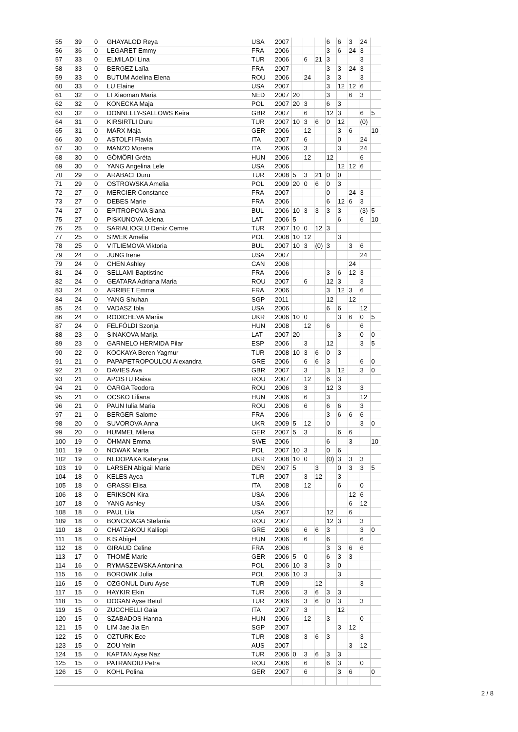| 55 | 39 | 0 | GHAYALOD Reya | USA | 2007 | | | | 6 | 6 | 3 | 24 | |
| 56 | 36 | 0 | LEGARET Emmy | FRA | 2006 | | | | 3 | 6 | 24 | 3 | |
| 57 | 33 | 0 | ELMILADI Lina | TUR | 2006 | | 6 | 21 | 3 | | | 3 | |
| 58 | 33 | 0 | BERGEZ Laïla | FRA | 2007 | | | | 3 | 3 | 24 | 3 | |
| 59 | 33 | 0 | BUTUM Adelina Elena | ROU | 2006 | | 24 | | 3 | 3 | | 3 | |
| 60 | 33 | 0 | LU Elaine | USA | 2007 | | | | 3 | 12 | 12 | 6 | |
| 61 | 32 | 0 | LI Xiaoman Maria | NED | 2007 | 20 | | | 3 | | 6 | 3 | |
| 62 | 32 | 0 | KONECKA Maja | POL | 2007 | 20 | 3 | | 6 | 3 | | | |
| 63 | 32 | 0 | DONNELLY-SALLOWS Keira | GBR | 2007 | | 6 | | 12 | 3 | | 6 | 5 |
| 64 | 31 | 0 | KIRSIRTLI Duru | TUR | 2007 | 10 | 3 | 6 | 0 | 12 | | (0) | |
| 65 | 31 | 0 | MARX Maja | GER | 2006 | | 12 | | | 3 | 6 | | 10 |
| 66 | 30 | 0 | ASTOLFI Flavia | ITA | 2007 | | 6 | | | 0 | | 24 | |
| 67 | 30 | 0 | MANZO Morena | ITA | 2006 | | 3 | | | 3 | | 24 | |
| 68 | 30 | 0 | GÖMÖRI Gréta | HUN | 2006 | | 12 | | 12 | | | 6 | |
| 69 | 30 | 0 | YANG Angelina Lele | USA | 2006 | | | | | 12 | 12 | 6 | |
| 70 | 29 | 0 | ARABACI Duru | TUR | 2008 | 5 | 3 | 21 | 0 | 0 | | | |
| 71 | 29 | 0 | OSTROWSKA Amelia | POL | 2009 | 20 | 0 | 6 | 0 | 3 | | | |
| 72 | 27 | 0 | MERCIER Constance | FRA | 2007 | | | | 0 | | 24 | 3 | |
| 73 | 27 | 0 | DEBES Marie | FRA | 2006 | | | | 6 | 12 | 6 | 3 | |
| 74 | 27 | 0 | EPITROPOVA Siana | BUL | 2006 | 10 | 3 | 3 | 3 | 3 | | (3) | 5 |
| 75 | 27 | 0 | PISKUNOVA Jelena | LAT | 2006 | 5 | | | | 6 | | 6 | 10 |
| 76 | 25 | 0 | SARIALIOGLU Deniz Cemre | TUR | 2007 | 10 | 0 | 12 | 3 | | | | |
| 77 | 25 | 0 | SIWEK Amelia | POL | 2008 | 10 | 12 | | | 3 | | | |
| 78 | 25 | 0 | VITLIEMOVA Viktoria | BUL | 2007 | 10 | 3 | (0) | 3 | | 3 | 6 | |
| 79 | 24 | 0 | JUNG Irene | USA | 2007 | | | | | | | 24 | |
| 79 | 24 | 0 | CHEN Ashley | CAN | 2006 | | | | | | 24 | | |
| 81 | 24 | 0 | SELLAMI Baptistine | FRA | 2006 | | | | 3 | 6 | 12 | 3 | |
| 82 | 24 | 0 | GEATARA Adriana Maria | ROU | 2007 | | 6 | | 12 | 3 | | 3 | |
| 83 | 24 | 0 | ARRIBET Emma | FRA | 2006 | | | | 3 | 12 | 3 | 6 | |
| 84 | 24 | 0 | YANG Shuhan | SGP | 2011 | | | | 12 | | 12 | | |
| 85 | 24 | 0 | VADASZ Ibla | USA | 2006 | | | | 6 | 6 | | 12 | |
| 86 | 24 | 0 | RODICHEVA Mariia | UKR | 2006 | 10 | 0 | | | 3 | 6 | 0 | 5 |
| 87 | 24 | 0 | FELFÖLDI Szonja | HUN | 2008 | | 12 | | 6 | | | 6 | |
| 88 | 23 | 0 | SINAKOVA Marija | LAT | 2007 | 20 | | | | 3 | | 0 | 0 |
| 89 | 23 | 0 | GARNELO HERMIDA Pilar | ESP | 2006 | | 3 | | 12 | | | 3 | 5 |
| 90 | 22 | 0 | KOCKAYA Beren Yagmur | TUR | 2008 | 10 | 3 | 6 | 0 | 3 | | | |
| 91 | 21 | 0 | PAPAPETROPOULOU Alexandra | GRE | 2006 | | 6 | 6 | 3 | | | 6 | 0 |
| 92 | 21 | 0 | DAVIES Ava | GBR | 2007 | | 3 | | 3 | 12 | | 3 | 0 |
| 93 | 21 | 0 | APOSTU Raisa | ROU | 2007 | | 12 | | 6 | 3 | | | |
| 94 | 21 | 0 | OARGA Teodora | ROU | 2006 | | 3 | | 12 | 3 | | 3 | |
| 95 | 21 | 0 | OCSKO Liliana | HUN | 2006 | | 6 | | 3 | | | 12 | |
| 96 | 21 | 0 | PAUN Iulia Maria | ROU | 2006 | | 6 | | 6 | 6 | | 3 | |
| 97 | 21 | 0 | BERGER Salome | FRA | 2006 | | | | 3 | 6 | 6 | 6 | |
| 98 | 20 | 0 | SUVOROVA Anna | UKR | 2009 | 5 | 12 | | 0 | | | 3 | 0 |
| 99 | 20 | 0 | HUMMEL Milena | GER | 2007 | 5 | 3 | | | 6 | 6 | | |
| 100 | 19 | 0 | ÖHMAN Emma | SWE | 2006 | | | | 6 | | 3 | | 10 |
| 101 | 19 | 0 | NOWAK Marta | POL | 2007 | 10 | 3 | | 0 | 6 | | | |
| 102 | 19 | 0 | NEDOPAKA Kateryna | UKR | 2008 | 10 | 0 | | (0) | 3 | 3 | 3 | |
| 103 | 19 | 0 | LARSEN Abigail Marie | DEN | 2007 | 5 | | 3 | | 0 | 3 | 3 | 5 |
| 104 | 18 | 0 | KELES Ayca | TUR | 2007 | | 3 | 12 | | 3 | | | |
| 105 | 18 | 0 | GRASSI Elisa | ITA | 2008 | | 12 | | | 6 | | 0 | |
| 106 | 18 | 0 | ERIKSON Kira | USA | 2006 | | | | | | 12 | 6 | |
| 107 | 18 | 0 | YANG Ashley | USA | 2006 | | | | | | 6 | 12 | |
| 108 | 18 | 0 | PAUL Lila | USA | 2007 | | | | 12 | | 6 | | |
| 109 | 18 | 0 | BONCIOAGA Stefania | ROU | 2007 | | | | 12 | 3 | | 3 | |
| 110 | 18 | 0 | CHATZAKOU Kalliopi | GRE | 2006 | | 6 | 6 | 3 | | | 3 | 0 |
| 111 | 18 | 0 | KIS Abigel | HUN | 2006 | | 6 | | 6 | | | 6 | |
| 112 | 18 | 0 | GIRAUD Celine | FRA | 2006 | | | | 3 | 3 | 6 | 6 | |
| 113 | 17 | 0 | THOMÉ Marie | GER | 2006 | 5 | 0 | | 6 | 3 | 3 | | |
| 114 | 16 | 0 | RYMASZEWSKA Antonina | POL | 2006 | 10 | 3 | | 3 | 0 | | | |
| 115 | 16 | 0 | BOROWIK Julia | POL | 2006 | 10 | 3 | | | 3 | | | |
| 116 | 15 | 0 | OZGONUL Duru Ayse | TUR | 2009 | | | 12 | | | | 3 | |
| 117 | 15 | 0 | HAYKIR Ekin | TUR | 2006 | | 3 | 6 | 3 | 3 | | | |
| 118 | 15 | 0 | DOGAN Ayse Betul | TUR | 2006 | | 3 | 6 | 0 | 3 | | 3 | |
| 119 | 15 | 0 | ZUCCHELLI Gaia | ITA | 2007 | | 3 | | | 12 | | | |
| 120 | 15 | 0 | SZABADOS Hanna | HUN | 2006 | | 12 | | 3 | | | 0 | |
| 121 | 15 | 0 | LIM Jae Jia En | SGP | 2007 | | | | | 3 | 12 | | |
| 122 | 15 | 0 | OZTURK Ece | TUR | 2008 | | 3 | 6 | 3 | | | 3 | |
| 123 | 15 | 0 | ZOU Yelin | AUS | 2007 | | | | | | 3 | 12 | |
| 124 | 15 | 0 | KAPTAN Ayse Naz | TUR | 2006 | 0 | 3 | 6 | 3 | 3 | | | |
| 125 | 15 | 0 | PATRANOIU Petra | ROU | 2006 | | 6 | | 6 | 3 | | 0 | |
| 126 | 15 | 0 | KOHL Polina | GER | 2007 | | 6 | | | 3 | 6 | | 0 |
2 / 8